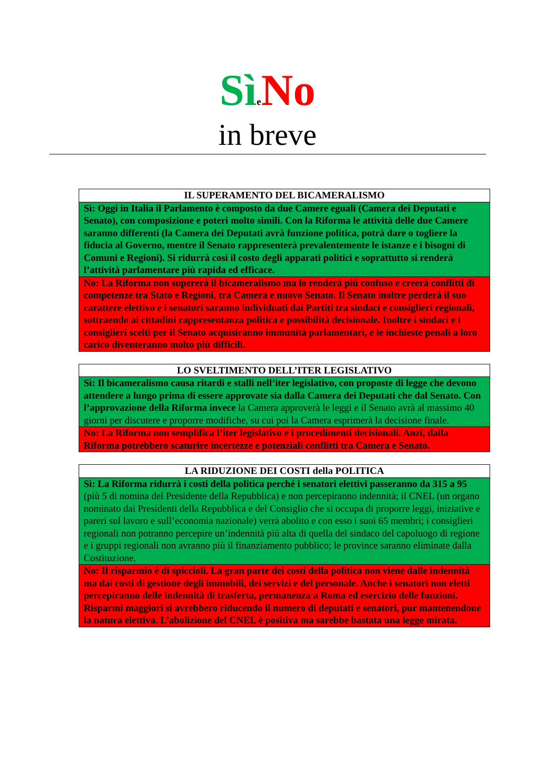Sì eNo
in breve
| IL SUPERAMENTO DEL BICAMERALISMO |
| --- |
| Sì: Oggi in Italia il Parlamento è composto da due Camere eguali (Camera dei Deputati e Senato), con composizione e poteri molto simili. Con la Riforma le attività delle due Camere saranno differenti (la Camera dei Deputati avrà funzione politica, potrà dare o togliere la fiducia al Governo, mentre il Senato rappresenterà prevalentemente le istanze e i bisogni di Comuni e Regioni). Si ridurrà così il costo degli apparati politici e soprattutto si renderà l’attività parlamentare più rapida ed efficace. |
| No: La Riforma non supererà il bicameralismo ma lo renderà più confuso e creerà conflitti di competenze tra Stato e Regioni, tra Camera e nuovo Senato. Il Senato inoltre perderà il suo carattere elettivo e i senatori saranno individuati dai Partiti tra sindaci e consiglieri regionali, sottraendo ai cittadini rappresentanza politica e possibilità decisionale. Inoltre i sindaci e i consiglieri scelti per il Senato acquisiranno immunità parlamentari, e le inchieste penali a loro carico diventeranno molto più difficili. |
| LO SVELTIMENTO DELL’ITER LEGISLATIVO |
| --- |
| Sì: Il bicameralismo causa ritardi e stalli nell’iter legislativo, con proposte di legge che devono attendere a lungo prima di essere approvate sia dalla Camera dei Deputati che dal Senato. Con l’approvazione della Riforma invece la Camera approverà le leggi e il Senato avrà al massimo 40 giorni per discutere e proporre modifiche, su cui poi la Camera esprimerà la decisione finale. |
| No: La Riforma non semplifica l’iter legislativo e i procedimenti decisionali. Anzi, dalla Riforma potrebbero scaturire incertezze e potenziali conflitti tra Camera e Senato. |
| LA RIDUZIONE DEI COSTI della POLITICA |
| --- |
| Sì: La Riforma ridurrà i costi della politica perché i senatori elettivi passeranno da 315 a 95 (più 5 di nomina del Presidente della Repubblica) e non percepiranno indennità; il CNEL (un organo nominato dai Presidenti della Repubblica e del Consiglio che si occupa di proporre leggi, iniziative e pareri sul lavoro e sull’economia nazionale) verrà abolito e con esso i suoi 65 membri; i consiglieri regionali non potranno percepire un’indennità più alta di quella del sindaco del capoluogo di regione e i gruppi regionali non avranno più il finanziamento pubblico; le province saranno eliminate dalla Costituzione. |
| No: Il risparmio è di spiccioli. La gran parte dei costi della politica non viene dalle indennità ma dai costi di gestione degli immobili, dei servizi e del personale. Anche i senatori non eletti percepiranno delle indennità di trasferta, permanenza a Roma ed esercizio delle funzioni. Risparmi maggiori si avrebbero riducendo il numero di deputati e senatori, pur mantenendone la natura elettiva. L’abolizione del CNEL è positiva ma sarebbe bastata una legge mirata. |